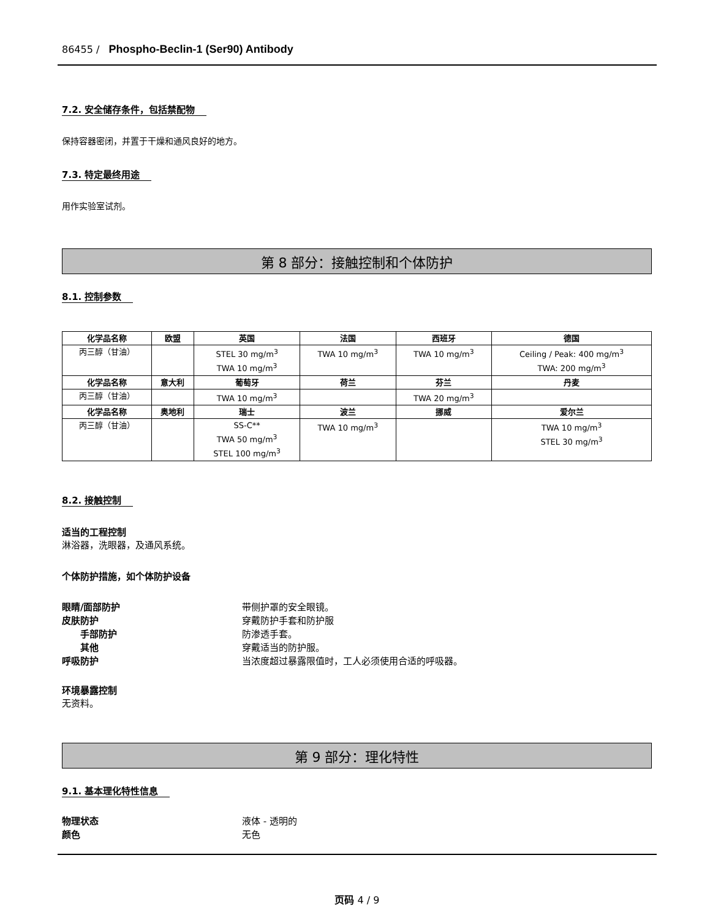86455 / Phospho-Beclin-1 (Ser90) Antibody
7.2. 安全储存条件，包括禁配物
保持容器密闭，并置于干燥和通风良好的地方。
7.3. 特定最终用途
用作实验室试剂。
第 8 部分：接触控制和个体防护
8.1. 控制参数
| 化学品名称 | 欧盟 | 英国 | 法国 | 西班牙 | 德国 |
| --- | --- | --- | --- | --- | --- |
| 丙三醇（甘油） | | STEL 30 mg/m<sup>3</sup> TWA 10 mg/m<sup>3</sup> | TWA 10 mg/m<sup>3</sup> | TWA 10 mg/m<sup>3</sup> | Ceiling / Peak: 400 mg/m<sup>3</sup> TWA: 200 mg/m<sup>3</sup> |
| 化学品名称 | 意大利 | 葡萄牙 | 荷兰 | 芬兰 | 丹麦 |
| 丙三醇（甘油） | | TWA 10 mg/m<sup>3</sup> | | TWA 20 mg/m<sup>3</sup> | |
| 化学品名称 | 奥地利 | 瑞士 | 波兰 | 挪威 | 爱尔兰 |
| 丙三醇（甘油） | | SS-C** TWA 50 mg/m<sup>3</sup> STEL 100 mg/m<sup>3</sup> | TWA 10 mg/m<sup>3</sup> | | TWA 10 mg/m<sup>3</sup> STEL 30 mg/m<sup>3</sup> |
8.2. 接触控制
适当的工程控制
淋浴器，洗眼器，及通风系统。
个体防护措施，如个体防护设备
眼睛/面部防护 带侧护罩的安全眼镜。
皮肤防护 穿戴防护手套和防护服
手部防护 防渗透手套。
其他 穿戴适当的防护服。
呼吸防护 当浓度超过暴露限值时，工人必须使用合适的呼吸器。
环境暴露控制
无资料。
第 9 部分：理化特性
9.1. 基本理化特性信息
物理状态 液体 - 透明的
颜色 无色
页码 4 / 9